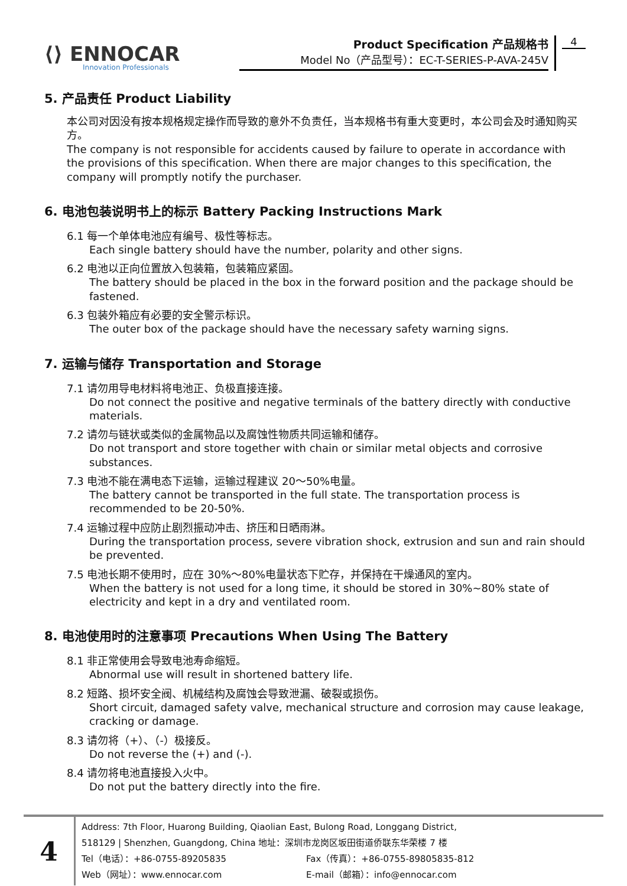⟨⟩ ENNOCAR
Innovation Professionals
Product Specification 产品规格书
Model No（产品型号）：EC-T-SERIES-P-AVA-245V
4
5. 产品责任 Product Liability
本公司对因没有按本规格规定操作而导致的意外不负责任，当本规格书有重大变更时，本公司会及时通知购买方。
The company is not responsible for accidents caused by failure to operate in accordance with the provisions of this specification. When there are major changes to this specification, the company will promptly notify the purchaser.
6. 电池包装说明书上的标示 Battery Packing Instructions Mark
6.1 每一个单体电池应有编号、极性等标志。
Each single battery should have the number, polarity and other signs.
6.2 电池以正向位置放入包装箱，包装箱应紧固。
The battery should be placed in the box in the forward position and the package should be fastened.
6.3 包装外箱应有必要的安全警示标识。
The outer box of the package should have the necessary safety warning signs.
7. 运输与储存 Transportation and Storage
7.1 请勿用导电材料将电池正、负极直接连接。
Do not connect the positive and negative terminals of the battery directly with conductive materials.
7.2 请勿与链状或类似的金属物品以及腐蚀性物质共同运输和储存。
Do not transport and store together with chain or similar metal objects and corrosive substances.
7.3 电池不能在满电态下运输，运输过程建议 20～50%电量。
The battery cannot be transported in the full state. The transportation process is recommended to be 20-50%.
7.4 运输过程中应防止剧烈振动冲击、挤压和日晒雨淋。
During the transportation process, severe vibration shock, extrusion and sun and rain should be prevented.
7.5 电池长期不使用时，应在 30%～80%电量状态下贮存，并保持在干燥通风的室内。
When the battery is not used for a long time, it should be stored in 30%~80% state of electricity and kept in a dry and ventilated room.
8. 电池使用时的注意事项 Precautions When Using The Battery
8.1 非正常使用会导致电池寿命缩短。
Abnormal use will result in shortened battery life.
8.2 短路、损坏安全阀、机械结构及腐蚀会导致泄漏、破裂或损伤。
Short circuit, damaged safety valve, mechanical structure and corrosion may cause leakage, cracking or damage.
8.3 请勿将（+）、（-）极接反。
Do not reverse the (+) and (-).
8.4 请勿将电池直接投入火中。
Do not put the battery directly into the fire.
4
Address: 7th Floor, Huarong Building, Qiaolian East, Bulong Road, Longgang District,
518129 | Shenzhen, Guangdong, China 地址：深圳市龙岗区坂田街道侨联东华荣楼 7 楼
Tel（电话）：+86-0755-89205835 Fax（传真）：+86-0755-89805835-812
Web（网址）：www.ennocar.com E-mail（邮箱）：info@ennocar.com